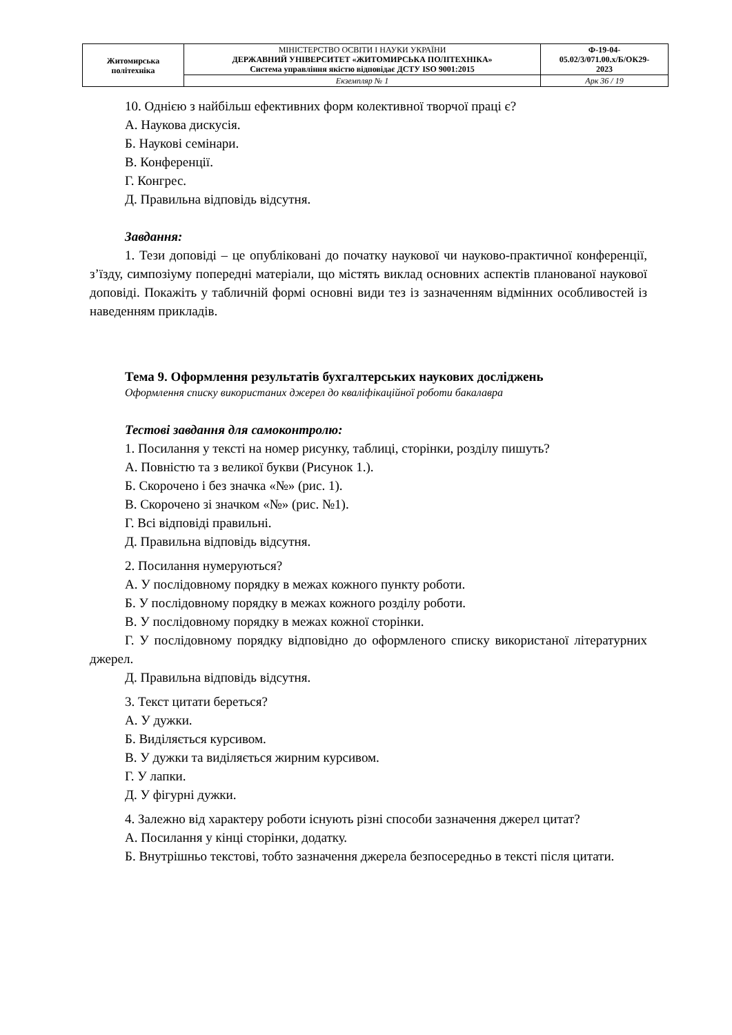| Житомирська політехніка | МІНІСТЕРСТВО ОСВІТИ І НАУКИ УКРАЇНИ ДЕРЖАВНИЙ УНІВЕРСИТЕТ «ЖИТОМИРСЬКА ПОЛІТЕХНІКА» Система управління якістю відповідає ДСТУ ISO 9001:2015 | Ф-19-04- 05.02/3/071.00.х/Б/ОК29- 2023 |
| | Екземпляр № 1 | Арк 36 / 19 |
10. Однією з найбільш ефективних форм колективної творчої праці є?
А. Наукова дискусія.
Б. Наукові семінари.
В. Конференції.
Г. Конгрес.
Д. Правильна відповідь відсутня.
Завдання:
1. Тези доповіді – це опубліковані до початку наукової чи науково-практичної конференції, з’їзду, симпозіуму попередні матеріали, що містять виклад основних аспектів планованої наукової доповіді. Покажіть у табличній формі основні види тез із зазначенням відмінних особливостей із наведенням прикладів.
Тема 9. Оформлення результатів бухгалтерських наукових досліджень
Оформлення списку використаних джерел до кваліфікаційної роботи бакалавра
Тестові завдання для самоконтролю:
1. Посилання у тексті на номер рисунку, таблиці, сторінки, розділу пишуть?
А. Повністю та з великої букви (Рисунок 1.).
Б. Скорочено і без значка «№» (рис. 1).
В. Скорочено зі значком «№» (рис. №1).
Г. Всі відповіді правильні.
Д. Правильна відповідь відсутня.
2. Посилання нумеруються?
А. У послідовному порядку в межах кожного пункту роботи.
Б. У послідовному порядку в межах кожного розділу роботи.
В. У послідовному порядку в межах кожної сторінки.
Г. У послідовному порядку відповідно до оформленого списку використаної літературних джерел.
Д. Правильна відповідь відсутня.
3. Текст цитати береться?
А. У дужки.
Б. Виділяється курсивом.
В. У дужки та виділяється жирним курсивом.
Г. У лапки.
Д. У фігурні дужки.
4. Залежно від характеру роботи існують різні способи зазначення джерел цитат?
А. Посилання у кінці сторінки, додатку.
Б. Внутрішньо текстові, тобто зазначення джерела безпосередньо в тексті після цитати.